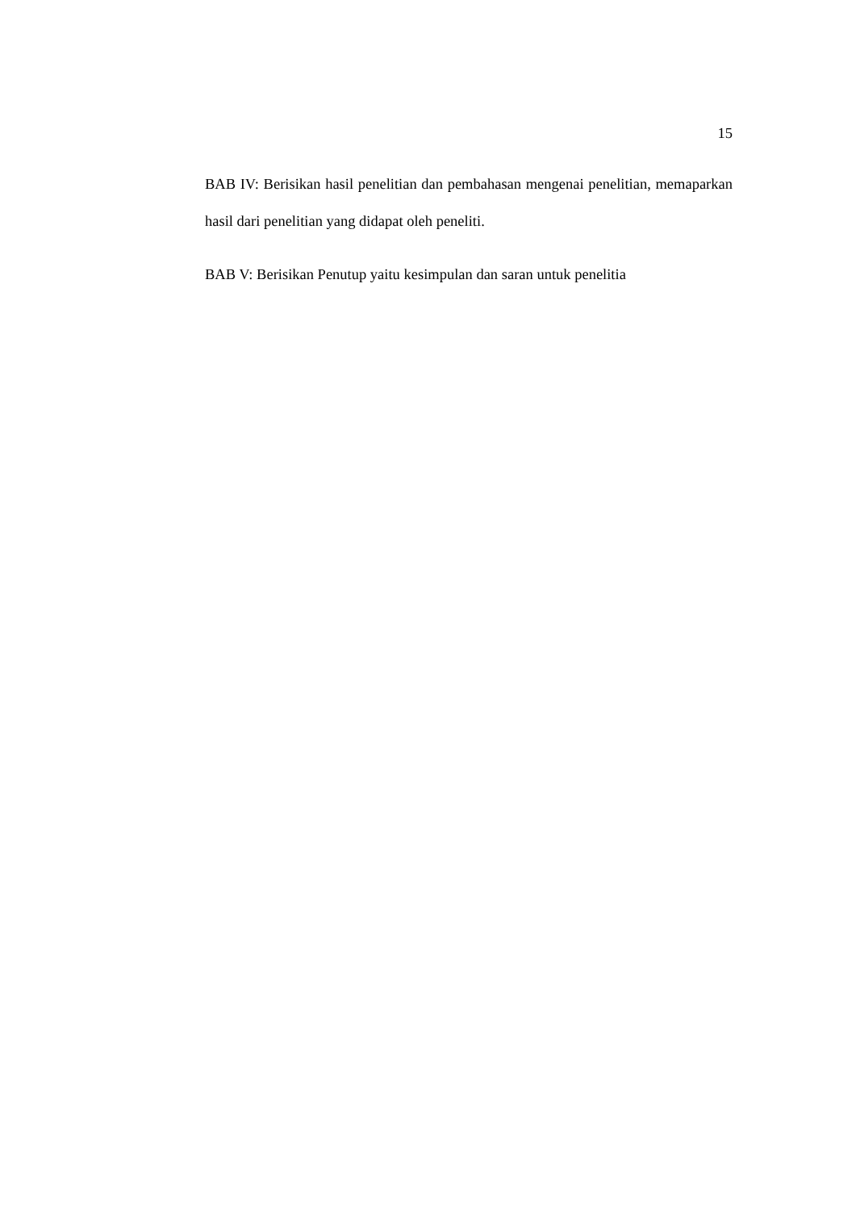15
BAB IV: Berisikan hasil penelitian dan pembahasan mengenai penelitian, memaparkan hasil dari penelitian yang didapat oleh peneliti.
BAB V: Berisikan Penutup yaitu kesimpulan dan saran untuk penelitia